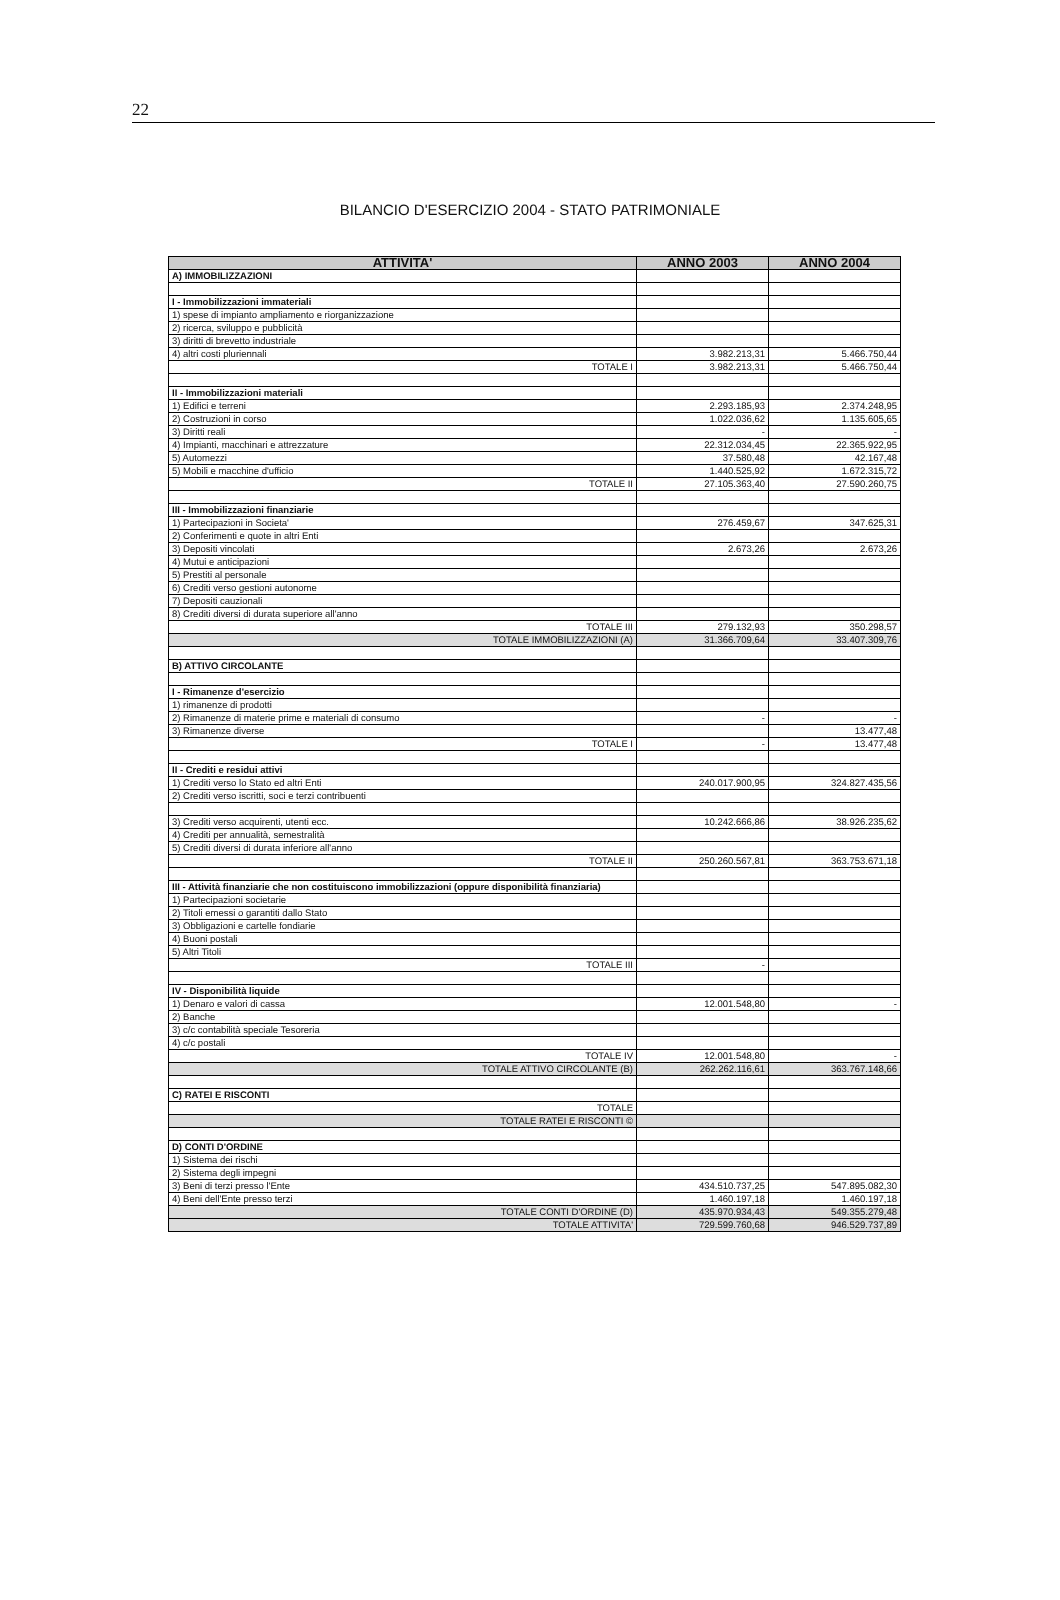22
BILANCIO D'ESERCIZIO 2004 - STATO PATRIMONIALE
| ATTIVITA' | ANNO 2003 | ANNO 2004 |
| --- | --- | --- |
| A) IMMOBILIZZAZIONI | | |
| I - Immobilizzazioni immateriali | | |
| 1) spese di impianto ampliamento e riorganizzazione | | |
| 2) ricerca, sviluppo e pubblicità | | |
| 3) diritti di brevetto industriale | | |
| 4) altri costi pluriennali | 3.982.213,31 | 5.466.750,44 |
| TOTALE I | 3.982.213,31 | 5.466.750,44 |
| II - Immobilizzazioni materiali | | |
| 1) Edifici e terreni | 2.293.185,93 | 2.374.248,95 |
| 2) Costruzioni in corso | 1.022.036,62 | 1.135.605,65 |
| 3) Diritti reali | - | - |
| 4) Impianti, macchinari e attrezzature | 22.312.034,45 | 22.365.922,95 |
| 5) Automezzi | 37.580,48 | 42.167,48 |
| 5) Mobili e macchine d'ufficio | 1.440.525,92 | 1.672.315,72 |
| TOTALE II | 27.105.363,40 | 27.590.260,75 |
| III - Immobilizzazioni finanziarie | | |
| 1) Partecipazioni in Societa' | 276.459,67 | 347.625,31 |
| 2) Conferimenti e quote in altri Enti | | |
| 3) Depositi vincolati | 2.673,26 | 2.673,26 |
| 4) Mutui e anticipazioni | | |
| 5) Prestiti al personale | | |
| 6) Crediti verso gestioni autonome | | |
| 7) Depositi cauzionali | | |
| 8) Crediti diversi di durata superiore all'anno | | |
| TOTALE III | 279.132,93 | 350.298,57 |
| TOTALE IMMOBILIZZAZIONI (A) | 31.366.709,64 | 33.407.309,76 |
| B) ATTIVO CIRCOLANTE | | |
| I - Rimanenze d'esercizio | | |
| 1) rimanenze di prodotti | | |
| 2) Rimanenze di materie prime e materiali di consumo | - | - |
| 3) Rimanenze diverse | | 13.477,48 |
| TOTALE I | - | 13.477,48 |
| II - Crediti e residui attivi | | |
| 1) Crediti verso lo Stato ed altri Enti | 240.017.900,95 | 324.827.435,56 |
| 2) Crediti verso iscritti, soci e terzi contribuenti | | |
| 3) Crediti verso acquirenti, utenti ecc. | 10.242.666,86 | 38.926.235,62 |
| 4) Crediti per annualità, semestralità | | |
| 5) Crediti diversi di durata inferiore all'anno | | |
| TOTALE II | 250.260.567,81 | 363.753.671,18 |
| III - Attività finanziarie che non costituiscono immobilizzazioni (oppure disponibilità finanziaria) | | |
| 1) Partecipazioni societarie | | |
| 2) Titoli emessi o garantiti dallo Stato | | |
| 3) Obbligazioni e cartelle fondiarie | | |
| 4) Buoni postali | | |
| 5) Altri Titoli | | |
| TOTALE III | - | |
| IV - Disponibilità liquide | | |
| 1) Denaro e valori di cassa | 12.001.548,80 | - |
| 2) Banche | | |
| 3) c/c contabilità speciale Tesoreria | | |
| 4) c/c postali | | |
| TOTALE IV | 12.001.548,80 | - |
| TOTALE ATTIVO CIRCOLANTE (B) | 262.262.116,61 | 363.767.148,66 |
| C) RATEI E RISCONTI | | |
| TOTALE | | |
| TOTALE RATEI E RISCONTI © | | |
| D) CONTI D'ORDINE | | |
| 1) Sistema dei rischi | | |
| 2) Sistema degli impegni | | |
| 3) Beni di terzi presso l'Ente | 434.510.737,25 | 547.895.082,30 |
| 4) Beni dell'Ente presso terzi | 1.460.197,18 | 1.460.197,18 |
| TOTALE CONTI D'ORDINE (D) | 435.970.934,43 | 549.355.279,48 |
| TOTALE ATTIVITA' | 729.599.760,68 | 946.529.737,89 |